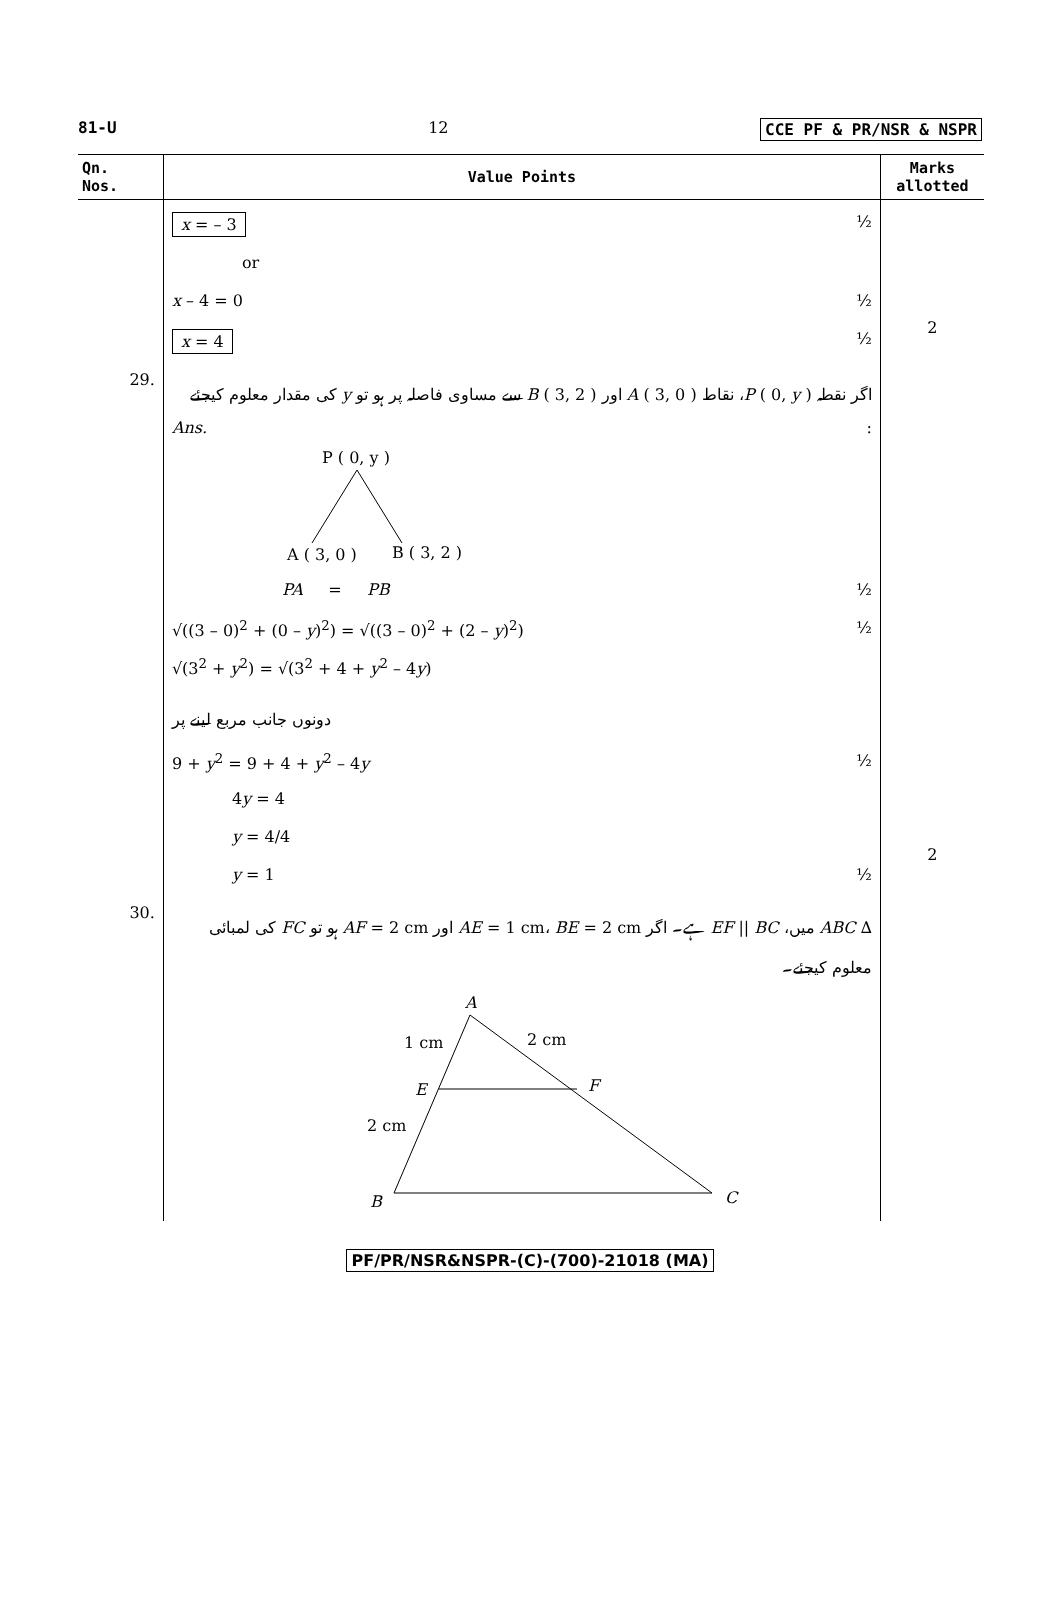81-U 12 CCE PF & PR/NSR & NSPR
| Qn. Nos. | Value Points | Marks allotted |
| --- | --- | --- |
| | x = – 3 ½ or x – 4 = 0 ½ x = 4 ½ | 2 |
| 29. | اگر نقطہ P ( 0, y )، نقاط A ( 3, 0 ) اور B ( 3, 2 ) سے مساوی فاصلہ پر ہو تو y کی مقدار معلوم کیجئے Ans. : P ( 0, y ) A ( 3, 0 ) B ( 3, 2 ) PA = PB ½ √((3 – 0)<sup>2</sup> + (0 – y )<sup>2</sup>) = √((3 – 0)<sup>2</sup> + (2 – y )<sup>2</sup>) ½ √(3<sup>2</sup> + y<sup>2</sup>) = √(3<sup>2</sup> + 4 + y<sup>2</sup> – 4 y ) دونوں جانب مربع لینے پر 9 + y<sup>2</sup> = 9 + 4 + y<sup>2</sup> – 4 y ½ 4 y = 4 y = 4/4 y = 1 ½ | 2 |
| 30. | ∆ ABC میں، EF // BC ہے۔ اگر AE = 1 cm، BE = 2 cm اور AF = 2 cm ہو تو FC کی لمبائی معلوم کیجئے۔ A 1 cm 2 cm E F 2 cm B C | |
PF/PR/NSR&NSPR-(C)-(700)-21018 (MA)